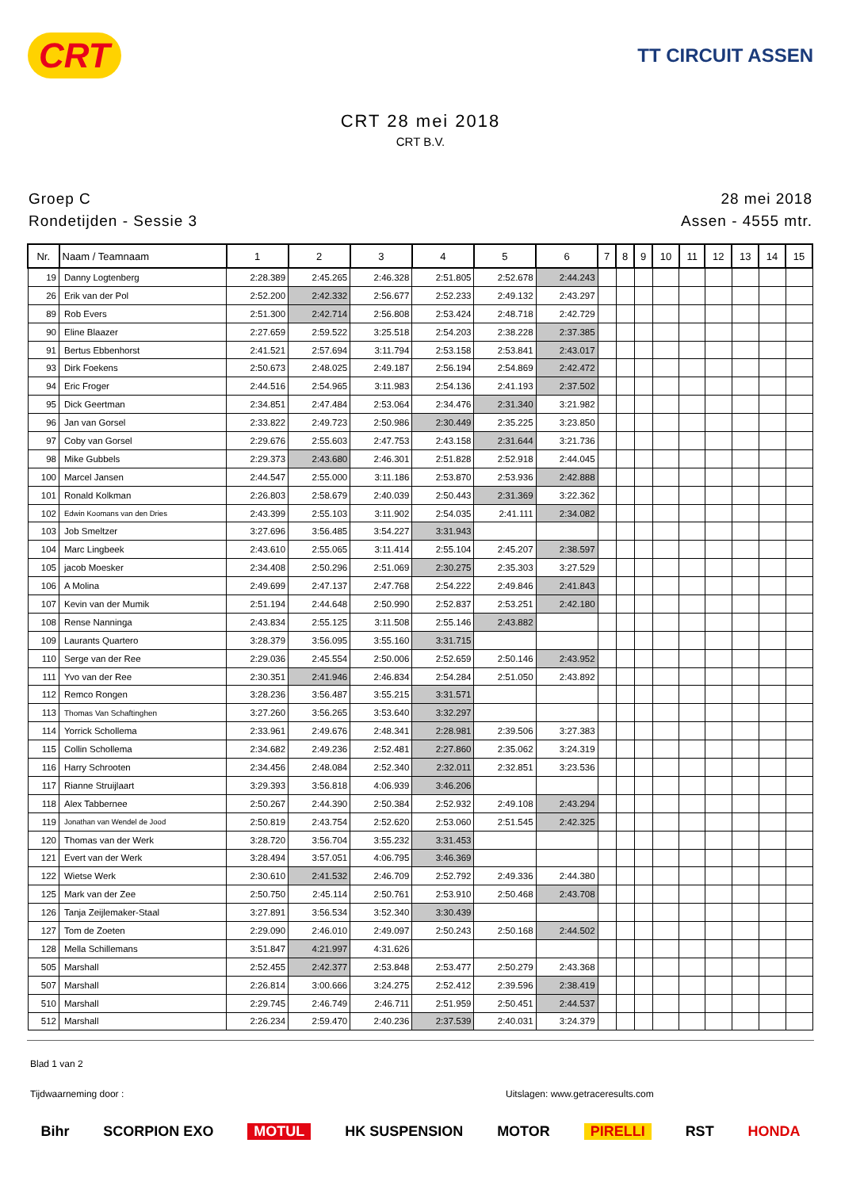CRT TT CIRCUIT ASSEN
CRT 28 mei 2018
CRT B.V.
Groep C
Rondetijden - Sessie 3
28 mei 2018
Assen - 4555 mtr.
| Nr. | Naam / Teamnaam | 1 | 2 | 3 | 4 | 5 | 6 | 7 | 8 | 9 | 10 | 11 | 12 | 13 | 14 | 15 |
| --- | --- | --- | --- | --- | --- | --- | --- | --- | --- | --- | --- | --- | --- | --- | --- | --- |
| 19 | Danny Logtenberg | 2:28.389 | 2:45.265 | 2:46.328 | 2:51.805 | 2:52.678 | 2:44.243 | | | | | | | | | |
| 26 | Erik van der Pol | 2:52.200 | 2:42.332 | 2:56.677 | 2:52.233 | 2:49.132 | 2:43.297 | | | | | | | | | |
| 89 | Rob Evers | 2:51.300 | 2:42.714 | 2:56.808 | 2:53.424 | 2:48.718 | 2:42.729 | | | | | | | | | |
| 90 | Eline Blaazer | 2:27.659 | 2:59.522 | 3:25.518 | 2:54.203 | 2:38.228 | 2:37.385 | | | | | | | | | |
| 91 | Bertus Ebbenhorst | 2:41.521 | 2:57.694 | 3:11.794 | 2:53.158 | 2:53.841 | 2:43.017 | | | | | | | | | |
| 93 | Dirk Foekens | 2:50.673 | 2:48.025 | 2:49.187 | 2:56.194 | 2:54.869 | 2:42.472 | | | | | | | | | |
| 94 | Eric Froger | 2:44.516 | 2:54.965 | 3:11.983 | 2:54.136 | 2:41.193 | 2:37.502 | | | | | | | | | |
| 95 | Dick Geertman | 2:34.851 | 2:47.484 | 2:53.064 | 2:34.476 | 2:31.340 | 3:21.982 | | | | | | | | | |
| 96 | Jan van Gorsel | 2:33.822 | 2:49.723 | 2:50.986 | 2:30.449 | 2:35.225 | 3:23.850 | | | | | | | | | |
| 97 | Coby van Gorsel | 2:29.676 | 2:55.603 | 2:47.753 | 2:43.158 | 2:31.644 | 3:21.736 | | | | | | | | | |
| 98 | Mike Gubbels | 2:29.373 | 2:43.680 | 2:46.301 | 2:51.828 | 2:52.918 | 2:44.045 | | | | | | | | | |
| 100 | Marcel Jansen | 2:44.547 | 2:55.000 | 3:11.186 | 2:53.870 | 2:53.936 | 2:42.888 | | | | | | | | | |
| 101 | Ronald Kolkman | 2:26.803 | 2:58.679 | 2:40.039 | 2:50.443 | 2:31.369 | 3:22.362 | | | | | | | | | |
| 102 | Edwin Koomans van den Dries | 2:43.399 | 2:55.103 | 3:11.902 | 2:54.035 | 2:41.111 | 2:34.082 | | | | | | | | | |
| 103 | Job Smeltzer | 3:27.696 | 3:56.485 | 3:54.227 | 3:31.943 | | | | | | | | | | | |
| 104 | Marc Lingbeek | 2:43.610 | 2:55.065 | 3:11.414 | 2:55.104 | 2:45.207 | 2:38.597 | | | | | | | | | |
| 105 | jacob Moesker | 2:34.408 | 2:50.296 | 2:51.069 | 2:30.275 | 2:35.303 | 3:27.529 | | | | | | | | | |
| 106 | A Molina | 2:49.699 | 2:47.137 | 2:47.768 | 2:54.222 | 2:49.846 | 2:41.843 | | | | | | | | | |
| 107 | Kevin van der Mumik | 2:51.194 | 2:44.648 | 2:50.990 | 2:52.837 | 2:53.251 | 2:42.180 | | | | | | | | | |
| 108 | Rense Nanninga | 2:43.834 | 2:55.125 | 3:11.508 | 2:55.146 | 2:43.882 | | | | | | | | | | |
| 109 | Laurants Quartero | 3:28.379 | 3:56.095 | 3:55.160 | 3:31.715 | | | | | | | | | | | |
| 110 | Serge van der Ree | 2:29.036 | 2:45.554 | 2:50.006 | 2:52.659 | 2:50.146 | 2:43.952 | | | | | | | | | |
| 111 | Yvo van der Ree | 2:30.351 | 2:41.946 | 2:46.834 | 2:54.284 | 2:51.050 | 2:43.892 | | | | | | | | | |
| 112 | Remco Rongen | 3:28.236 | 3:56.487 | 3:55.215 | 3:31.571 | | | | | | | | | | | |
| 113 | Thomas Van Schaftinghen | 3:27.260 | 3:56.265 | 3:53.640 | 3:32.297 | | | | | | | | | | | |
| 114 | Yorrick Schollema | 2:33.961 | 2:49.676 | 2:48.341 | 2:28.981 | 2:39.506 | 3:27.383 | | | | | | | | | |
| 115 | Collin Schollema | 2:34.682 | 2:49.236 | 2:52.481 | 2:27.860 | 2:35.062 | 3:24.319 | | | | | | | | | |
| 116 | Harry Schrooten | 2:34.456 | 2:48.084 | 2:52.340 | 2:32.011 | 2:32.851 | 3:23.536 | | | | | | | | | |
| 117 | Rianne Struijlaart | 3:29.393 | 3:56.818 | 4:06.939 | 3:46.206 | | | | | | | | | | | |
| 118 | Alex Tabbernee | 2:50.267 | 2:44.390 | 2:50.384 | 2:52.932 | 2:49.108 | 2:43.294 | | | | | | | | | |
| 119 | Jonathan van Wendel de Jood | 2:50.819 | 2:43.754 | 2:52.620 | 2:53.060 | 2:51.545 | 2:42.325 | | | | | | | | | |
| 120 | Thomas van der Werk | 3:28.720 | 3:56.704 | 3:55.232 | 3:31.453 | | | | | | | | | | | |
| 121 | Evert van der Werk | 3:28.494 | 3:57.051 | 4:06.795 | 3:46.369 | | | | | | | | | | | |
| 122 | Wietse Werk | 2:30.610 | 2:41.532 | 2:46.709 | 2:52.792 | 2:49.336 | 2:44.380 | | | | | | | | | |
| 125 | Mark van der Zee | 2:50.750 | 2:45.114 | 2:50.761 | 2:53.910 | 2:50.468 | 2:43.708 | | | | | | | | | |
| 126 | Tanja Zeijlemaker-Staal | 3:27.891 | 3:56.534 | 3:52.340 | 3:30.439 | | | | | | | | | | | |
| 127 | Tom de Zoeten | 2:29.090 | 2:46.010 | 2:49.097 | 2:50.243 | 2:50.168 | 2:44.502 | | | | | | | | | |
| 128 | Mella Schillemans | 3:51.847 | 4:21.997 | 4:31.626 | | | | | | | | | | | | |
| 505 | Marshall | 2:52.455 | 2:42.377 | 2:53.848 | 2:53.477 | 2:50.279 | 2:43.368 | | | | | | | | | |
| 507 | Marshall | 2:26.814 | 3:00.666 | 3:24.275 | 2:52.412 | 2:39.596 | 2:38.419 | | | | | | | | | |
| 510 | Marshall | 2:29.745 | 2:46.749 | 2:46.711 | 2:51.959 | 2:50.451 | 2:44.537 | | | | | | | | | |
| 512 | Marshall | 2:26.234 | 2:59.470 | 2:40.236 | 2:37.539 | 2:40.031 | 3:24.379 | | | | | | | | | |
Blad 1 van 2
Tijdwaarneming door : Uitslagen: www.getraceresults.com
Bihr SCORPION EXO MOTUL HK SUSPENSION MOTOR PIRELLI RST HONDA